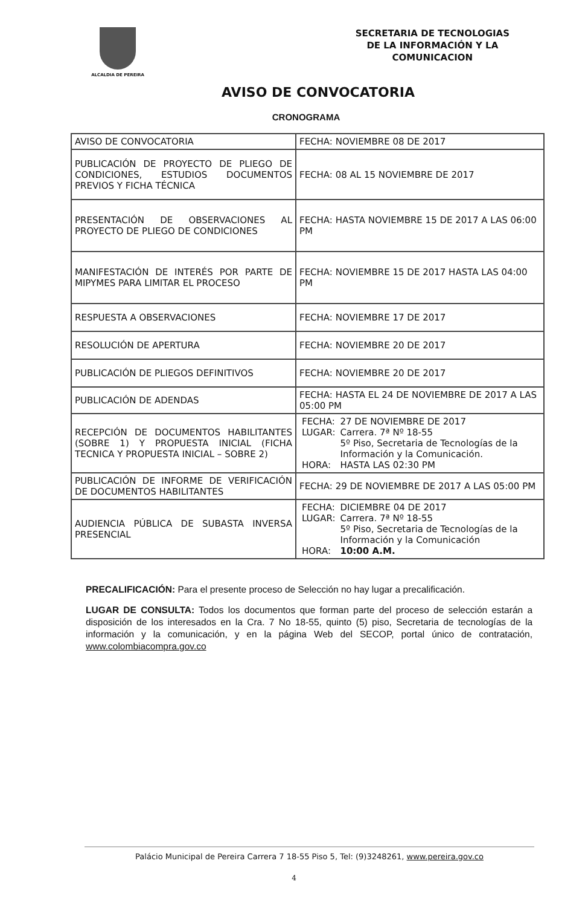ALCALDIA DE PEREIRA
SECRETARIA DE TECNOLOGIAS
DE LA INFORMACIÓN Y LA
COMUNICACION
AVISO DE CONVOCATORIA
CRONOGRAMA
| AVISO DE CONVOCATORIA | FECHA: NOVIEMBRE 08 DE 2017 |
| PUBLICACIÓN DE PROYECTO DE PLIEGO DE CONDICIONES, ESTUDIOS DOCUMENTOS PREVIOS Y FICHA TÉCNICA | FECHA: 08 AL 15 NOVIEMBRE DE 2017 |
| PRESENTACIÓN DE OBSERVACIONES AL PROYECTO DE PLIEGO DE CONDICIONES | FECHA: HASTA NOVIEMBRE 15 DE 2017 A LAS 06:00 PM |
| MANIFESTACIÓN DE INTERÉS POR PARTE DE MIPYMES PARA LIMITAR EL PROCESO | FECHA: NOVIEMBRE 15 DE 2017 HASTA LAS 04:00 PM |
| RESPUESTA A OBSERVACIONES | FECHA: NOVIEMBRE 17 DE 2017 |
| RESOLUCIÓN DE APERTURA | FECHA: NOVIEMBRE 20 DE 2017 |
| PUBLICACIÓN DE PLIEGOS DEFINITIVOS | FECHA: NOVIEMBRE 20 DE 2017 |
| PUBLICACIÓN DE ADENDAS | FECHA: HASTA EL 24 DE NOVIEMBRE DE 2017 A LAS 05:00 PM |
| RECEPCIÓN DE DOCUMENTOS HABILITANTES (SOBRE 1) Y PROPUESTA INICIAL (FICHA TECNICA Y PROPUESTA INICIAL – SOBRE 2) | / FECHA: / 27 DE NOVIEMBRE DE 2017 / / LUGAR: / Carrera. 7ª Nº 18-55 5º Piso, Secretaria de Tecnologías de la Información y la Comunicación. / / HORA: / HASTA LAS 02:30 PM / |
| PUBLICACIÓN DE INFORME DE VERIFICACIÓN DE DOCUMENTOS HABILITANTES | FECHA: 29 DE NOVIEMBRE DE 2017 A LAS 05:00 PM |
| AUDIENCIA PÚBLICA DE SUBASTA INVERSA PRESENCIAL | / FECHA: / DICIEMBRE 04 DE 2017 / / LUGAR: / Carrera. 7ª Nº 18-55 5º Piso, Secretaria de Tecnologías de la Información y la Comunicación / / HORA: / 10:00 A.M. / |
PRECALIFICACIÓN: Para el presente proceso de Selección no hay lugar a precalificación.
LUGAR DE CONSULTA: Todos los documentos que forman parte del proceso de selección estarán a disposición de los interesados en la Cra. 7 No 18-55, quinto (5) piso, Secretaria de tecnologías de la información y la comunicación, y en la página Web del SECOP, portal único de contratación, www.colombiacompra.gov.co
Palácio Municipal de Pereira Carrera 7 18-55 Piso 5, Tel: (9)3248261, www.pereira.gov.co
4